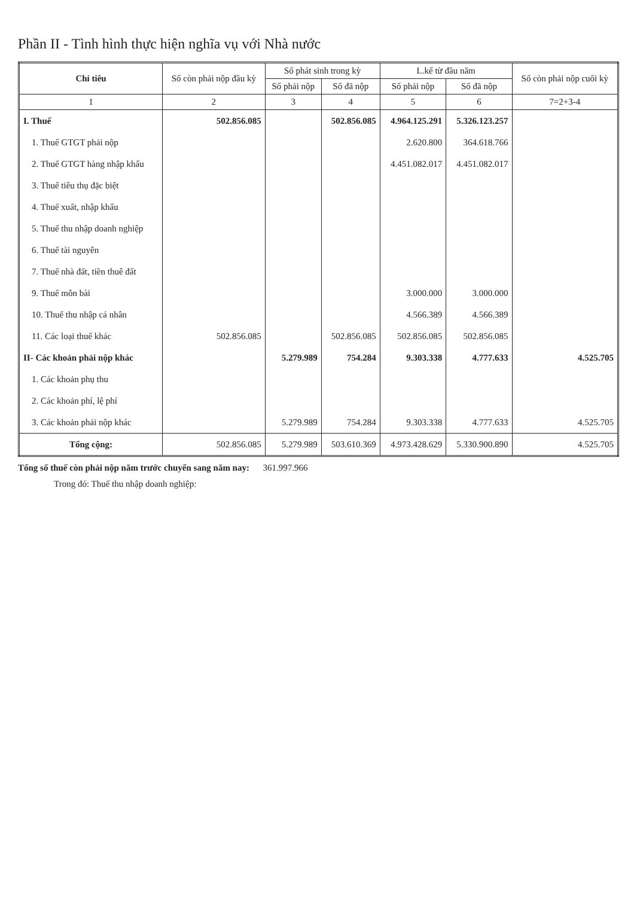Phần II - Tình hình thực hiện nghĩa vụ với Nhà nước
| Chỉ tiêu | Số còn phải nộp đầu kỳ | Số phát sinh trong kỳ | | L.kế từ đầu năm | | Số còn phải nộp cuối kỳ |
| --- | --- | --- | --- | --- | --- | --- |
| | | Số phải nộp | Số đã nộp | Số phải nộp | Số đã nộp | |
| 1 | 2 | 3 | 4 | 5 | 6 | 7=2+3-4 |
| I. Thuế | 502.856.085 | | 502.856.085 | 4.964.125.291 | 5.326.123.257 | |
| 1. Thuế GTGT phải nộp | | | | 2.620.800 | 364.618.766 | |
| 2. Thuế GTGT hàng nhập khẩu | | | | 4.451.082.017 | 4.451.082.017 | |
| 3. Thuế tiêu thụ đặc biệt | | | | | | |
| 4. Thuế xuất, nhập khẩu | | | | | | |
| 5. Thuế thu nhập doanh nghiệp | | | | | | |
| 6. Thuế tài nguyên | | | | | | |
| 7. Thuế nhà đất, tiền thuê đất | | | | | | |
| 9. Thuế môn bài | | | | 3.000.000 | 3.000.000 | |
| 10. Thuế thu nhập cá nhân | | | | 4.566.389 | 4.566.389 | |
| 11. Các loại thuế khác | 502.856.085 | | 502.856.085 | 502.856.085 | 502.856.085 | |
| II- Các khoản phải nộp khác | | 5.279.989 | 754.284 | 9.303.338 | 4.777.633 | 4.525.705 |
| 1. Các khoản phụ thu | | | | | | |
| 2. Các khoản phí, lệ phí | | | | | | |
| 3. Các khoản phải nộp khác | | 5.279.989 | 754.284 | 9.303.338 | 4.777.633 | 4.525.705 |
| Tổng cộng: | 502.856.085 | 5.279.989 | 503.610.369 | 4.973.428.629 | 5.330.900.890 | 4.525.705 |
Tổng số thuế còn phải nộp năm trước chuyển sang năm nay: 361.997.966
Trong đó: Thuế thu nhập doanh nghiệp: